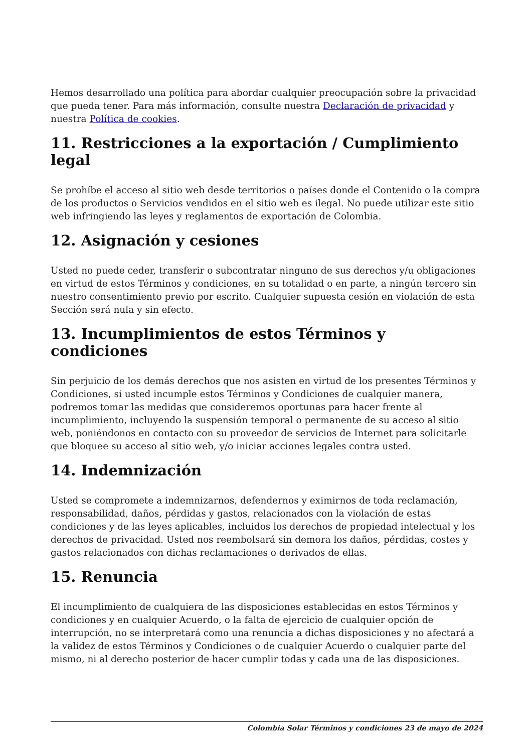Hemos desarrollado una política para abordar cualquier preocupación sobre la privacidad que pueda tener. Para más información, consulte nuestra Declaración de privacidad y nuestra Política de cookies.
11. Restricciones a la exportación / Cumplimiento legal
Se prohíbe el acceso al sitio web desde territorios o países donde el Contenido o la compra de los productos o Servicios vendidos en el sitio web es ilegal. No puede utilizar este sitio web infringiendo las leyes y reglamentos de exportación de Colombia.
12. Asignación y cesiones
Usted no puede ceder, transferir o subcontratar ninguno de sus derechos y/u obligaciones en virtud de estos Términos y condiciones, en su totalidad o en parte, a ningún tercero sin nuestro consentimiento previo por escrito. Cualquier supuesta cesión en violación de esta Sección será nula y sin efecto.
13. Incumplimientos de estos Términos y condiciones
Sin perjuicio de los demás derechos que nos asisten en virtud de los presentes Términos y Condiciones, si usted incumple estos Términos y Condiciones de cualquier manera, podremos tomar las medidas que consideremos oportunas para hacer frente al incumplimiento, incluyendo la suspensión temporal o permanente de su acceso al sitio web, poniéndonos en contacto con su proveedor de servicios de Internet para solicitarle que bloquee su acceso al sitio web, y/o iniciar acciones legales contra usted.
14. Indemnización
Usted se compromete a indemnizarnos, defendernos y eximirnos de toda reclamación, responsabilidad, daños, pérdidas y gastos, relacionados con la violación de estas condiciones y de las leyes aplicables, incluidos los derechos de propiedad intelectual y los derechos de privacidad. Usted nos reembolsará sin demora los daños, pérdidas, costes y gastos relacionados con dichas reclamaciones o derivados de ellas.
15. Renuncia
El incumplimiento de cualquiera de las disposiciones establecidas en estos Términos y condiciones y en cualquier Acuerdo, o la falta de ejercicio de cualquier opción de interrupción, no se interpretará como una renuncia a dichas disposiciones y no afectará a la validez de estos Términos y Condiciones o de cualquier Acuerdo o cualquier parte del mismo, ni al derecho posterior de hacer cumplir todas y cada una de las disposiciones.
Colombia Solar Términos y condiciones 23 de mayo de 2024